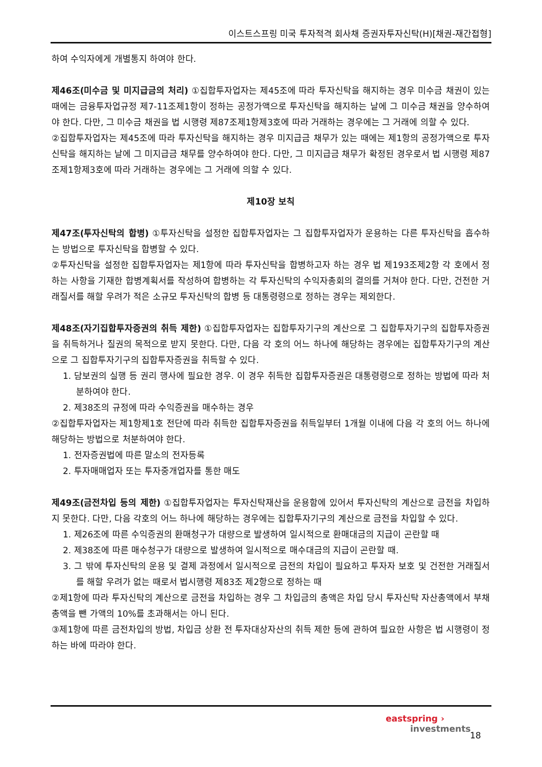이스트스프링 미국 투자적격 회사채 증권자투자신탁(H)[채권-재간접형]
하여 수익자에게 개별통지 하여야 한다.
제46조(미수금 및 미지급금의 처리) ①집합투자업자는 제45조에 따라 투자신탁을 해지하는 경우 미수금 채권이 있는 때에는 금융투자업규정 제7-11조제1항이 정하는 공정가액으로 투자신탁을 해지하는 날에 그 미수금 채권을 양수하여야 한다. 다만, 그 미수금 채권을 법 시행령 제87조제1항제3호에 따라 거래하는 경우에는 그 거래에 의할 수 있다.
②집합투자업자는 제45조에 따라 투자신탁을 해지하는 경우 미지급금 채무가 있는 때에는 제1항의 공정가액으로 투자신탁을 해지하는 날에 그 미지급금 채무를 양수하여야 한다. 다만, 그 미지급금 채무가 확정된 경우로서 법 시행령 제87조제1항제3호에 따라 거래하는 경우에는 그 거래에 의할 수 있다.
제10장 보칙
제47조(투자신탁의 합병) ①투자신탁을 설정한 집합투자업자는 그 집합투자업자가 운용하는 다른 투자신탁을 흡수하는 방법으로 투자신탁을 합병할 수 있다.
②투자신탁을 설정한 집합투자업자는 제1항에 따라 투자신탁을 합병하고자 하는 경우 법 제193조제2항 각 호에서 정하는 사항을 기재한 합병계획서를 작성하여 합병하는 각 투자신탁의 수익자총회의 결의를 거쳐야 한다. 다만, 건전한 거래질서를 해할 우려가 적은 소규모 투자신탁의 합병 등 대통령령으로 정하는 경우는 제외한다.
제48조(자기집합투자증권의 취득 제한) ①집합투자업자는 집합투자기구의 계산으로 그 집합투자기구의 집합투자증권을 취득하거나 질권의 목적으로 받지 못한다. 다만, 다음 각 호의 어느 하나에 해당하는 경우에는 집합투자기구의 계산으로 그 집합투자기구의 집합투자증권을 취득할 수 있다.
1. 담보권의 실행 등 권리 행사에 필요한 경우. 이 경우 취득한 집합투자증권은 대통령령으로 정하는 방법에 따라 처분하여야 한다.
2. 제38조의 규정에 따라 수익증권을 매수하는 경우
②집합투자업자는 제1항제1호 전단에 따라 취득한 집합투자증권을 취득일부터 1개월 이내에 다음 각 호의 어느 하나에 해당하는 방법으로 처분하여야 한다.
1. 전자증권법에 따른 말소의 전자등록
2. 투자매매업자 또는 투자중개업자를 통한 매도
제49조(금전차입 등의 제한) ①집합투자업자는 투자신탁재산을 운용함에 있어서 투자신탁의 계산으로 금전을 차입하지 못한다. 다만, 다음 각호의 어느 하나에 해당하는 경우에는 집합투자기구의 계산으로 금전을 차입할 수 있다.
1. 제26조에 따른 수익증권의 환매청구가 대량으로 발생하여 일시적으로 환매대금의 지급이 곤란할 때
2. 제38조에 따른 매수청구가 대량으로 발생하여 일시적으로 매수대금의 지급이 곤란할 때.
3. 그 밖에 투자신탁의 운용 및 결제 과정에서 일시적으로 금전의 차입이 필요하고 투자자 보호 및 건전한 거래질서를 해할 우려가 없는 때로서 법시행령 제83조 제2항으로 정하는 때
②제1항에 따라 투자신탁의 계산으로 금전을 차입하는 경우 그 차입금의 총액은 차입 당시 투자신탁 자산총액에서 부채총액을 뺀 가액의 10%를 초과해서는 아니 된다.
③제1항에 따른 금전차입의 방법, 차입금 상환 전 투자대상자산의 취득 제한 등에 관하여 필요한 사항은 법 시행령이 정하는 바에 따라야 한다.
eastspring ›
investments
18